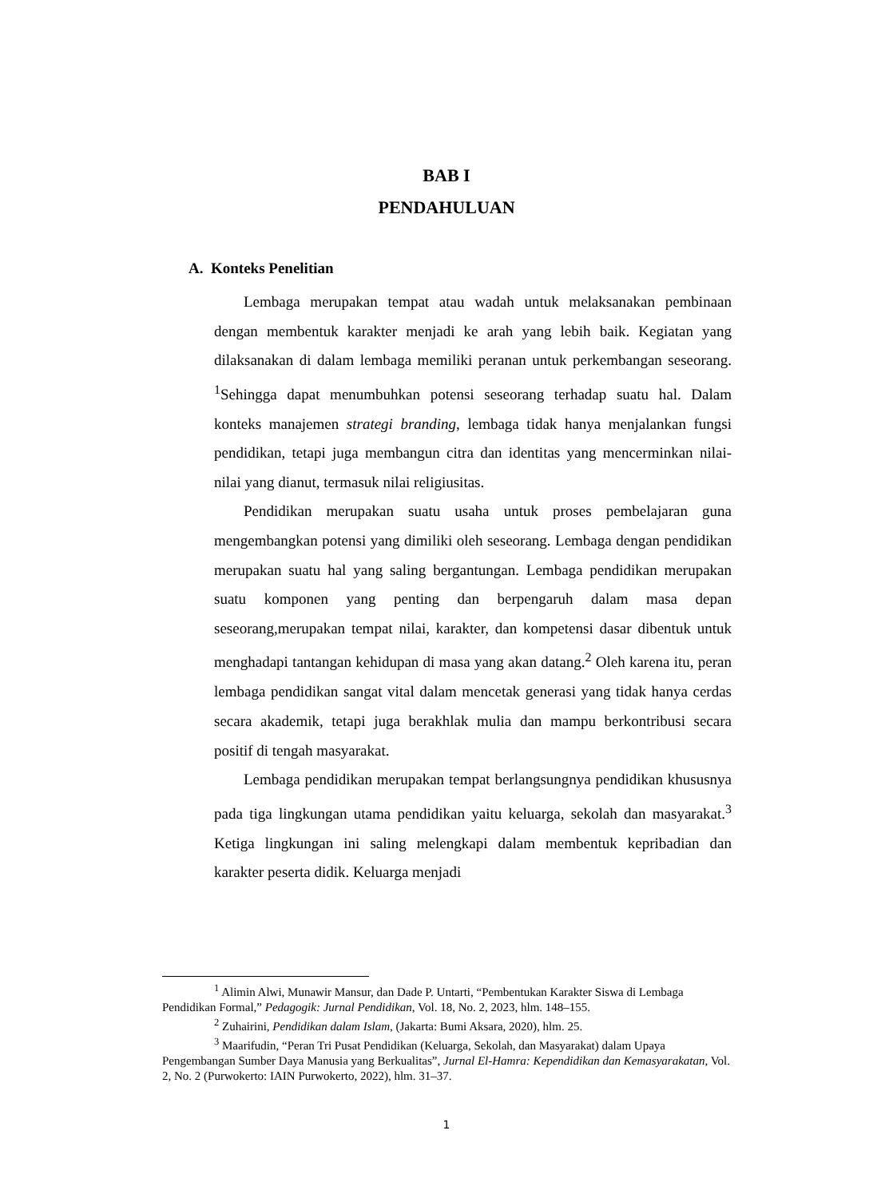BAB I
PENDAHULUAN
A. Konteks Penelitian
Lembaga merupakan tempat atau wadah untuk melaksanakan pembinaan dengan membentuk karakter menjadi ke arah yang lebih baik. Kegiatan yang dilaksanakan di dalam lembaga memiliki peranan untuk perkembangan seseorang. <sup>1</sup>Sehingga dapat menumbuhkan potensi seseorang terhadap suatu hal. Dalam konteks manajemen strategi branding, lembaga tidak hanya menjalankan fungsi pendidikan, tetapi juga membangun citra dan identitas yang mencerminkan nilai-nilai yang dianut, termasuk nilai religiusitas.
Pendidikan merupakan suatu usaha untuk proses pembelajaran guna mengembangkan potensi yang dimiliki oleh seseorang. Lembaga dengan pendidikan merupakan suatu hal yang saling bergantungan. Lembaga pendidikan merupakan suatu komponen yang penting dan berpengaruh dalam masa depan seseorang,merupakan tempat nilai, karakter, dan kompetensi dasar dibentuk untuk menghadapi tantangan kehidupan di masa yang akan datang.<sup>2</sup> Oleh karena itu, peran lembaga pendidikan sangat vital dalam mencetak generasi yang tidak hanya cerdas secara akademik, tetapi juga berakhlak mulia dan mampu berkontribusi secara positif di tengah masyarakat.
Lembaga pendidikan merupakan tempat berlangsungnya pendidikan khususnya pada tiga lingkungan utama pendidikan yaitu keluarga, sekolah dan masyarakat.<sup>3</sup> Ketiga lingkungan ini saling melengkapi dalam membentuk kepribadian dan karakter peserta didik. Keluarga menjadi
<sup>1</sup> Alimin Alwi, Munawir Mansur, dan Dade P. Untarti, “Pembentukan Karakter Siswa di Lembaga Pendidikan Formal,” Pedagogik: Jurnal Pendidikan, Vol. 18, No. 2, 2023, hlm. 148–155.
<sup>2</sup> Zuhairini, Pendidikan dalam Islam, (Jakarta: Bumi Aksara, 2020), hlm. 25.
<sup>3</sup> Maarifudin, “Peran Tri Pusat Pendidikan (Keluarga, Sekolah, dan Masyarakat) dalam Upaya Pengembangan Sumber Daya Manusia yang Berkualitas”, Jurnal El-Hamra: Kependidikan dan Kemasyarakatan, Vol. 2, No. 2 (Purwokerto: IAIN Purwokerto, 2022), hlm. 31–37.
1